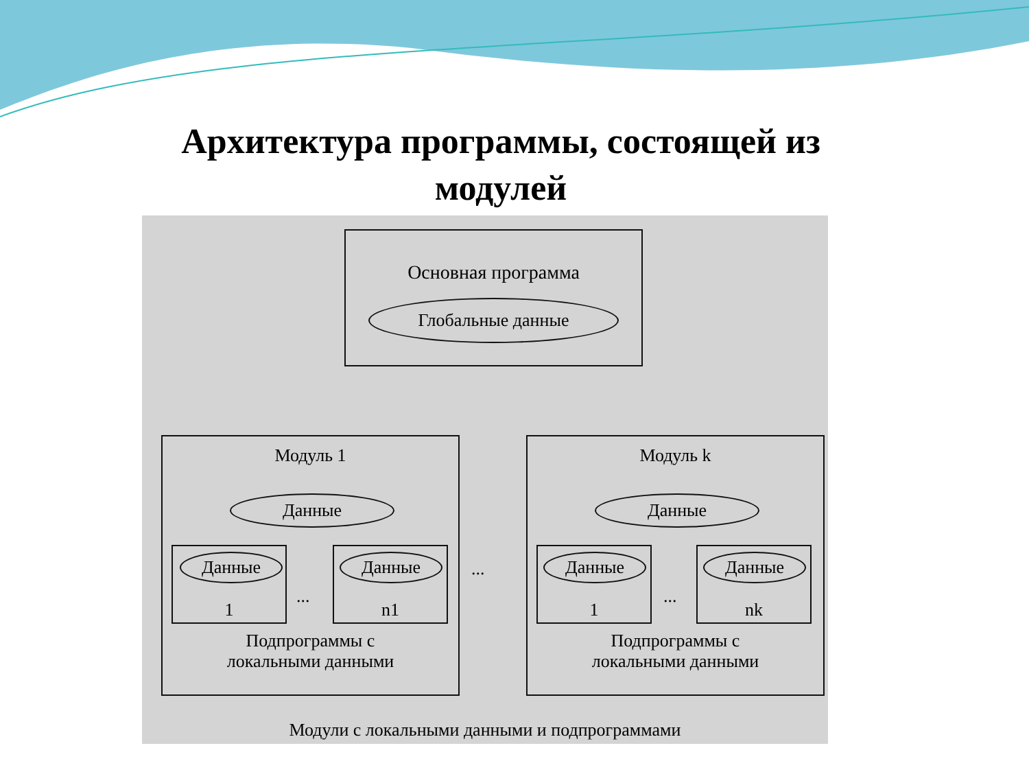Архитектура программы, состоящей из
модулей
Основная программа
Глобальные данные
Модуль 1
Данные
Данные
1
...
Данные
n1
Подпрограммы с
локальными данными
...
Модуль k
Данные
Данные
1
...
Данные
nk
Подпрограммы с
локальными данными
Модули с локальными данными и подпрограммами